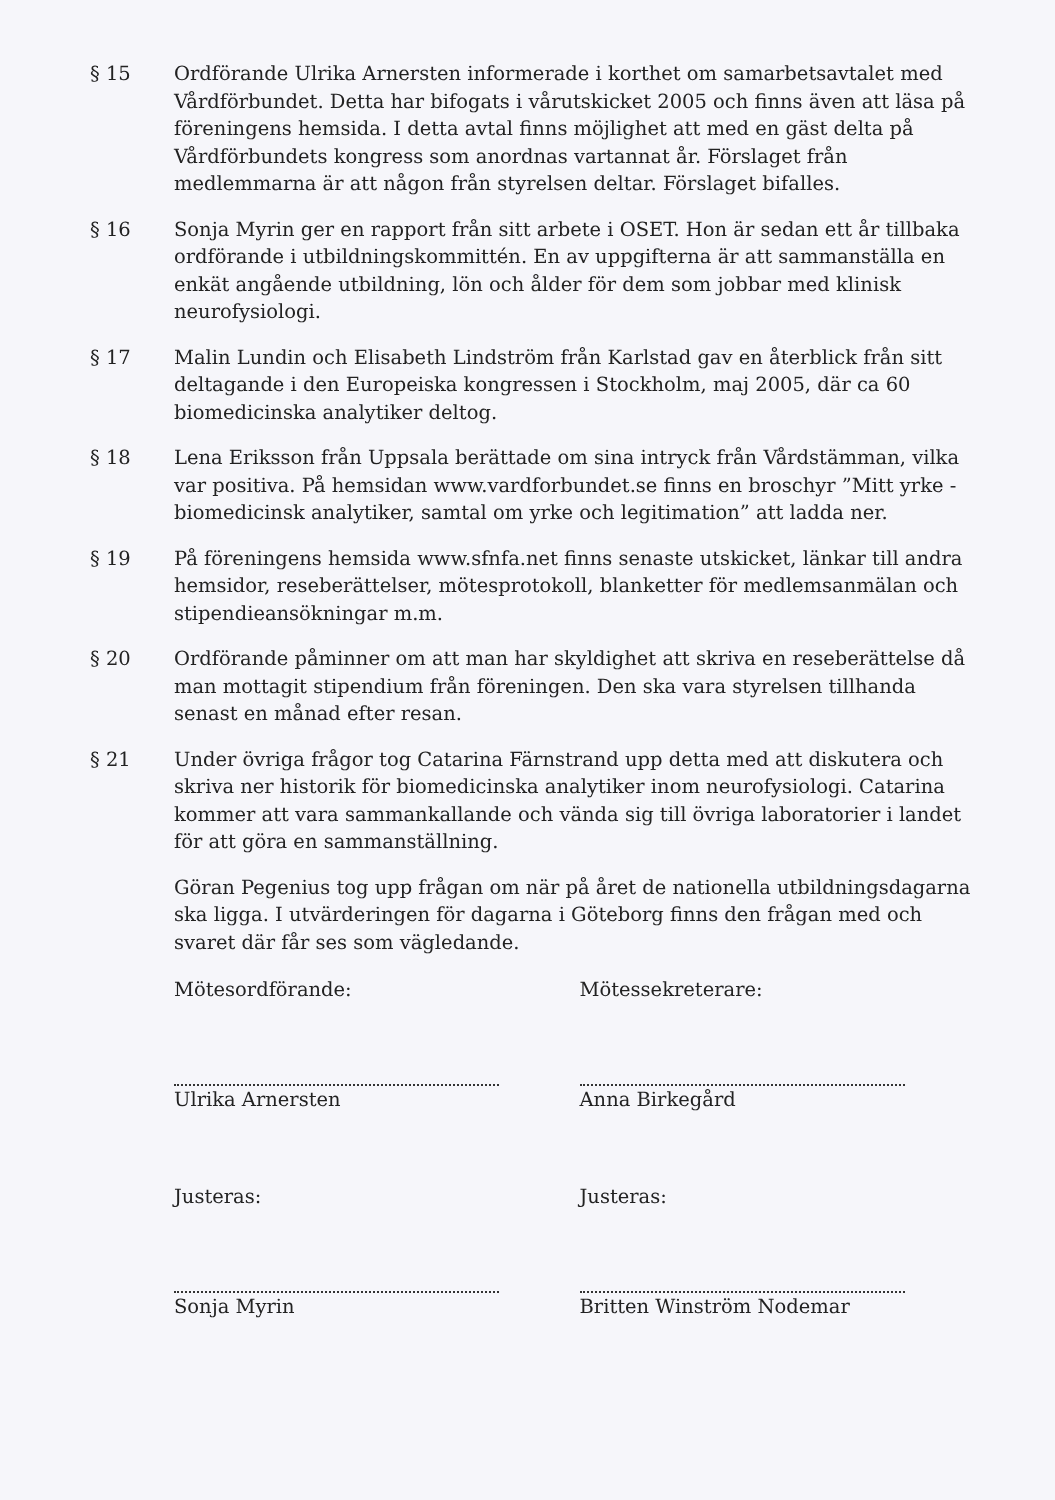§ 15 Ordförande Ulrika Arnersten informerade i korthet om samarbetsavtalet med Vårdförbundet. Detta har bifogats i vårutskicket 2005 och finns även att läsa på föreningens hemsida. I detta avtal finns möjlighet att med en gäst delta på Vårdförbundets kongress som anordnas vartannat år. Förslaget från medlemmarna är att någon från styrelsen deltar. Förslaget bifalles.
§ 16 Sonja Myrin ger en rapport från sitt arbete i OSET. Hon är sedan ett år tillbaka ordförande i utbildningskommittén. En av uppgifterna är att sammanställa en enkät angående utbildning, lön och ålder för dem som jobbar med klinisk neurofysiologi.
§ 17 Malin Lundin och Elisabeth Lindström från Karlstad gav en återblick från sitt deltagande i den Europeiska kongressen i Stockholm, maj 2005, där ca 60 biomedicinska analytiker deltog.
§ 18 Lena Eriksson från Uppsala berättade om sina intryck från Vårdstämman, vilka var positiva. På hemsidan www.vardforbundet.se finns en broschyr ”Mitt yrke - biomedicinsk analytiker, samtal om yrke och legitimation” att ladda ner.
§ 19 På föreningens hemsida www.sfnfa.net finns senaste utskicket, länkar till andra hemsidor, reseberättelser, mötesprotokoll, blanketter för medlemsanmälan och stipendieansökningar m.m.
§ 20 Ordförande påminner om att man har skyldighet att skriva en reseberättelse då man mottagit stipendium från föreningen. Den ska vara styrelsen tillhanda senast en månad efter resan.
§ 21 Under övriga frågor tog Catarina Färnstrand upp detta med att diskutera och skriva ner historik för biomedicinska analytiker inom neurofysiologi. Catarina kommer att vara sammankallande och vända sig till övriga laboratorier i landet för att göra en sammanställning.
Göran Pegenius tog upp frågan om när på året de nationella utbildningsdagarna ska ligga. I utvärderingen för dagarna i Göteborg finns den frågan med och svaret där får ses som vägledande.
Mötesordförande:
Ulrika Arnersten
Mötessekreterare:
Anna Birkegård
Justeras:
Sonja Myrin
Justeras:
Britten Winström Nodemar